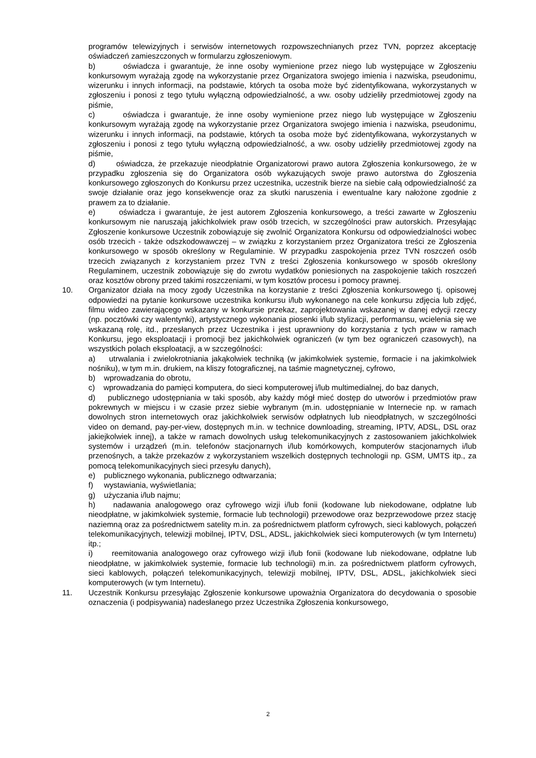programów telewizyjnych i serwisów internetowych rozpowszechnianych przez TVN, poprzez akceptację oświadczeń zamieszczonych w formularzu zgłoszeniowym.
b) oświadcza i gwarantuje, że inne osoby wymienione przez niego lub występujące w Zgłoszeniu konkursowym wyrażają zgodę na wykorzystanie przez Organizatora swojego imienia i nazwiska, pseudonimu, wizerunku i innych informacji, na podstawie, których ta osoba może być zidentyfikowana, wykorzystanych w zgłoszeniu i ponosi z tego tytułu wyłączną odpowiedzialność, a ww. osoby udzieliły przedmiotowej zgody na piśmie,
c) oświadcza i gwarantuje, że inne osoby wymienione przez niego lub występujące w Zgłoszeniu konkursowym wyrażają zgodę na wykorzystanie przez Organizatora swojego imienia i nazwiska, pseudonimu, wizerunku i innych informacji, na podstawie, których ta osoba może być zidentyfikowana, wykorzystanych w zgłoszeniu i ponosi z tego tytułu wyłączną odpowiedzialność, a ww. osoby udzieliły przedmiotowej zgody na piśmie,
d) oświadcza, że przekazuje nieodpłatnie Organizatorowi prawo autora Zgłoszenia konkursowego, że w przypadku zgłoszenia się do Organizatora osób wykazujących swoje prawo autorstwa do Zgłoszenia konkursowego zgłoszonych do Konkursu przez uczestnika, uczestnik bierze na siebie całą odpowiedzialność za swoje działanie oraz jego konsekwencje oraz za skutki naruszenia i ewentualne kary nałożone zgodnie z prawem za to działanie.
e) oświadcza i gwarantuje, że jest autorem Zgłoszenia konkursowego, a treści zawarte w Zgłoszeniu konkursowym nie naruszają jakichkolwiek praw osób trzecich, w szczególności praw autorskich. Przesyłając Zgłoszenie konkursowe Uczestnik zobowiązuje się zwolnić Organizatora Konkursu od odpowiedzialności wobec osób trzecich - także odszkodowawczej – w związku z korzystaniem przez Organizatora treści ze Zgłoszenia konkursowego w sposób określony w Regulaminie. W przypadku zaspokojenia przez TVN roszczeń osób trzecich związanych z korzystaniem przez TVN z treści Zgłoszenia konkursowego w sposób określony Regulaminem, uczestnik zobowiązuje się do zwrotu wydatków poniesionych na zaspokojenie takich roszczeń oraz kosztów obrony przed takimi roszczeniami, w tym kosztów procesu i pomocy prawnej.
10. Organizator działa na mocy zgody Uczestnika na korzystanie z treści Zgłoszenia konkursowego tj. opisowej odpowiedzi na pytanie konkursowe uczestnika konkursu i/lub wykonanego na cele konkursu zdjęcia lub zdjęć, filmu wideo zawierającego wskazany w konkursie przekaz, zaprojektowania wskazanej w danej edycji rzeczy (np. pocztówki czy walentynki), artystycznego wykonania piosenki i/lub stylizacji, performansu, wcielenia się we wskazaną rolę, itd., przesłanych przez Uczestnika i jest uprawniony do korzystania z tych praw w ramach Konkursu, jego eksploatacji i promocji bez jakichkolwiek ograniczeń (w tym bez ograniczeń czasowych), na wszystkich polach eksploatacji, a w szczególności:
a) utrwalania i zwielokrotniania jakąkolwiek techniką (w jakimkolwiek systemie, formacie i na jakimkolwiek nośniku), w tym m.in. drukiem, na kliszy fotograficznej, na taśmie magnetycznej, cyfrowo,
b) wprowadzania do obrotu,
c) wprowadzania do pamięci komputera, do sieci komputerowej i/lub multimedialnej, do baz danych,
d) publicznego udostępniania w taki sposób, aby każdy mógł mieć dostęp do utworów i przedmiotów praw pokrewnych w miejscu i w czasie przez siebie wybranym (m.in. udostępnianie w Internecie np. w ramach dowolnych stron internetowych oraz jakichkolwiek serwisów odpłatnych lub nieodpłatnych, w szczególności video on demand, pay-per-view, dostępnych m.in. w technice downloading, streaming, IPTV, ADSL, DSL oraz jakiejkolwiek innej), a także w ramach dowolnych usług telekomunikacyjnych z zastosowaniem jakichkolwiek systemów i urządzeń (m.in. telefonów stacjonarnych i/lub komórkowych, komputerów stacjonarnych i/lub przenośnych, a także przekazów z wykorzystaniem wszelkich dostępnych technologii np. GSM, UMTS itp., za pomocą telekomunikacyjnych sieci przesyłu danych),
e) publicznego wykonania, publicznego odtwarzania;
f) wystawiania, wyświetlania;
g) użyczania i/lub najmu;
h) nadawania analogowego oraz cyfrowego wizji i/lub fonii (kodowane lub niekodowane, odpłatne lub nieodpłatne, w jakimkolwiek systemie, formacie lub technologii) przewodowe oraz bezprzewodowe przez stację naziemną oraz za pośrednictwem satelity m.in. za pośrednictwem platform cyfrowych, sieci kablowych, połączeń telekomunikacyjnych, telewizji mobilnej, IPTV, DSL, ADSL, jakichkolwiek sieci komputerowych (w tym Internetu) itp.;
i) reemitowania analogowego oraz cyfrowego wizji i/lub fonii (kodowane lub niekodowane, odpłatne lub nieodpłatne, w jakimkolwiek systemie, formacie lub technologii) m.in. za pośrednictwem platform cyfrowych, sieci kablowych, połączeń telekomunikacyjnych, telewizji mobilnej, IPTV, DSL, ADSL, jakichkolwiek sieci komputerowych (w tym Internetu).
11. Uczestnik Konkursu przesyłając Zgłoszenie konkursowe upoważnia Organizatora do decydowania o sposobie oznaczenia (i podpisywania) nadesłanego przez Uczestnika Zgłoszenia konkursowego,
2